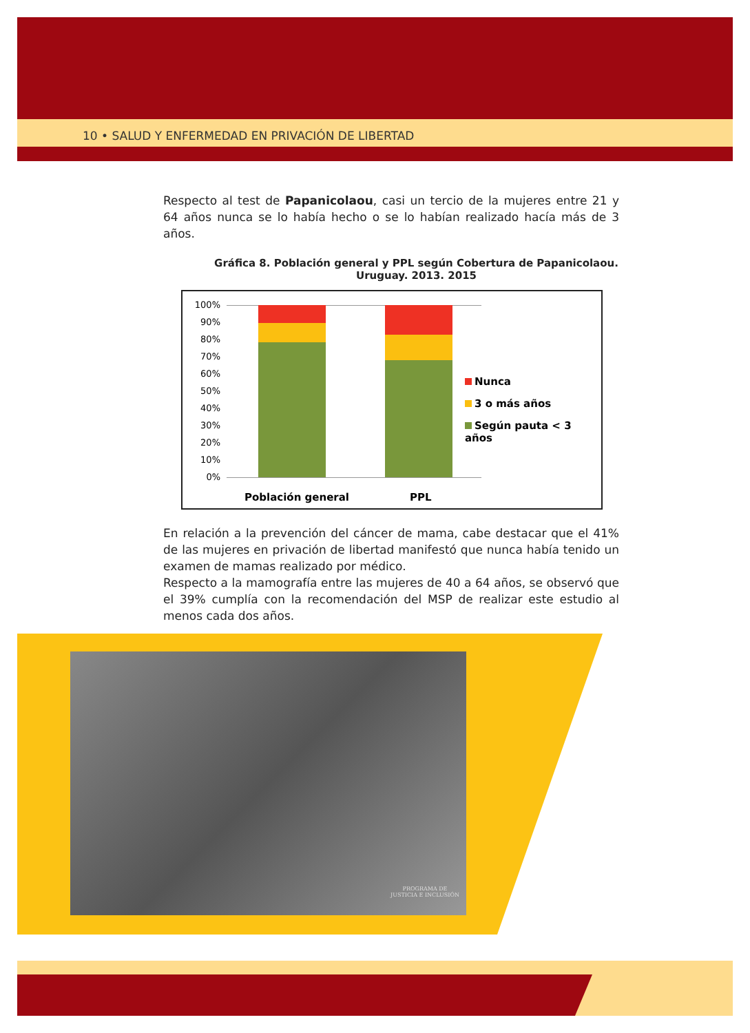10 • SALUD Y ENFERMEDAD EN PRIVACIÓN DE LIBERTAD
Respecto al test de Papanicolaou, casi un tercio de la mujeres entre 21 y 64 años nunca se lo había hecho o se lo habían realizado hacía más de 3 años.
Gráfica 8. Población general y PPL según Cobertura de Papanicolaou.
Uruguay. 2013. 2015
100%
90%
80%
70%
60%
50%
40%
30%
20%
10%
0%
Nunca
3 o más años
Según pauta < 3 años
Población general PPL
En relación a la prevención del cáncer de mama, cabe destacar que el 41% de las mujeres en privación de libertad manifestó que nunca había tenido un examen de mamas realizado por médico.
Respecto a la mamografía entre las mujeres de 40 a 64 años, se observó que el 39% cumplía con la recomendación del MSP de realizar este estudio al menos cada dos años.
PROGRAMA DE
JUSTICIA E INCLUSIÓN